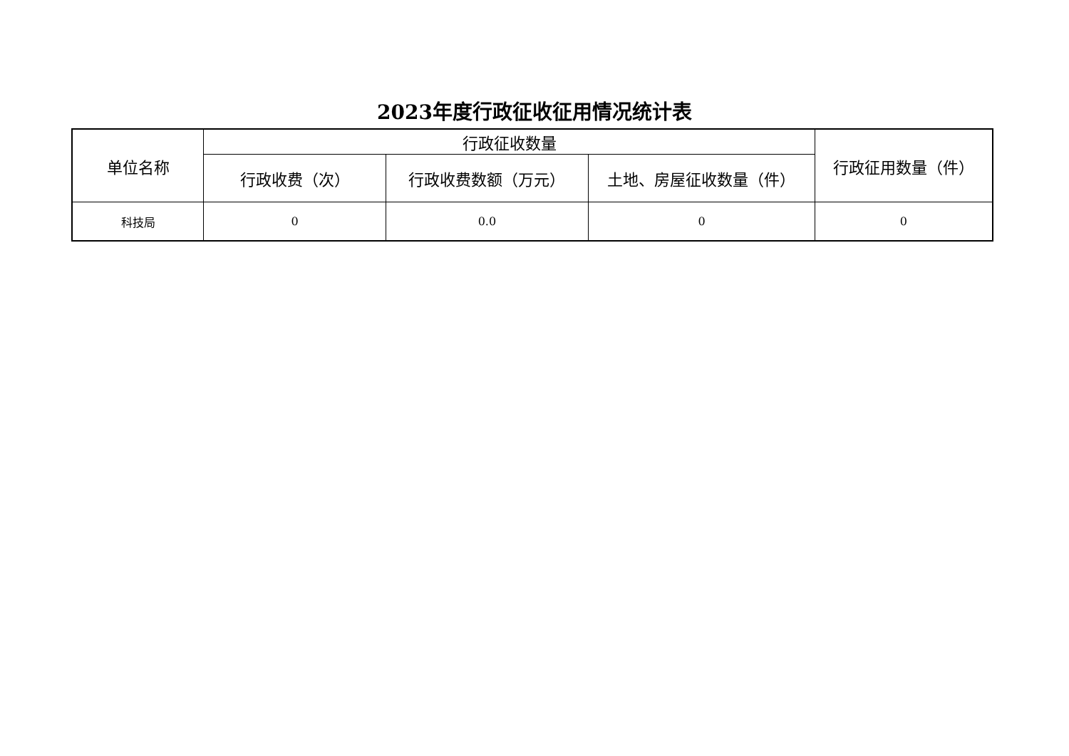2023年度行政征收征用情况统计表
| 单位名称 | 行政征收数量 | | | 行政征用数量（件） |
| --- | --- | --- | --- | --- |
| | 行政收费（次） | 行政收费数额（万元） | 土地、房屋征收数量（件） | |
| 科技局 | 0 | 0.0 | 0 | 0 |